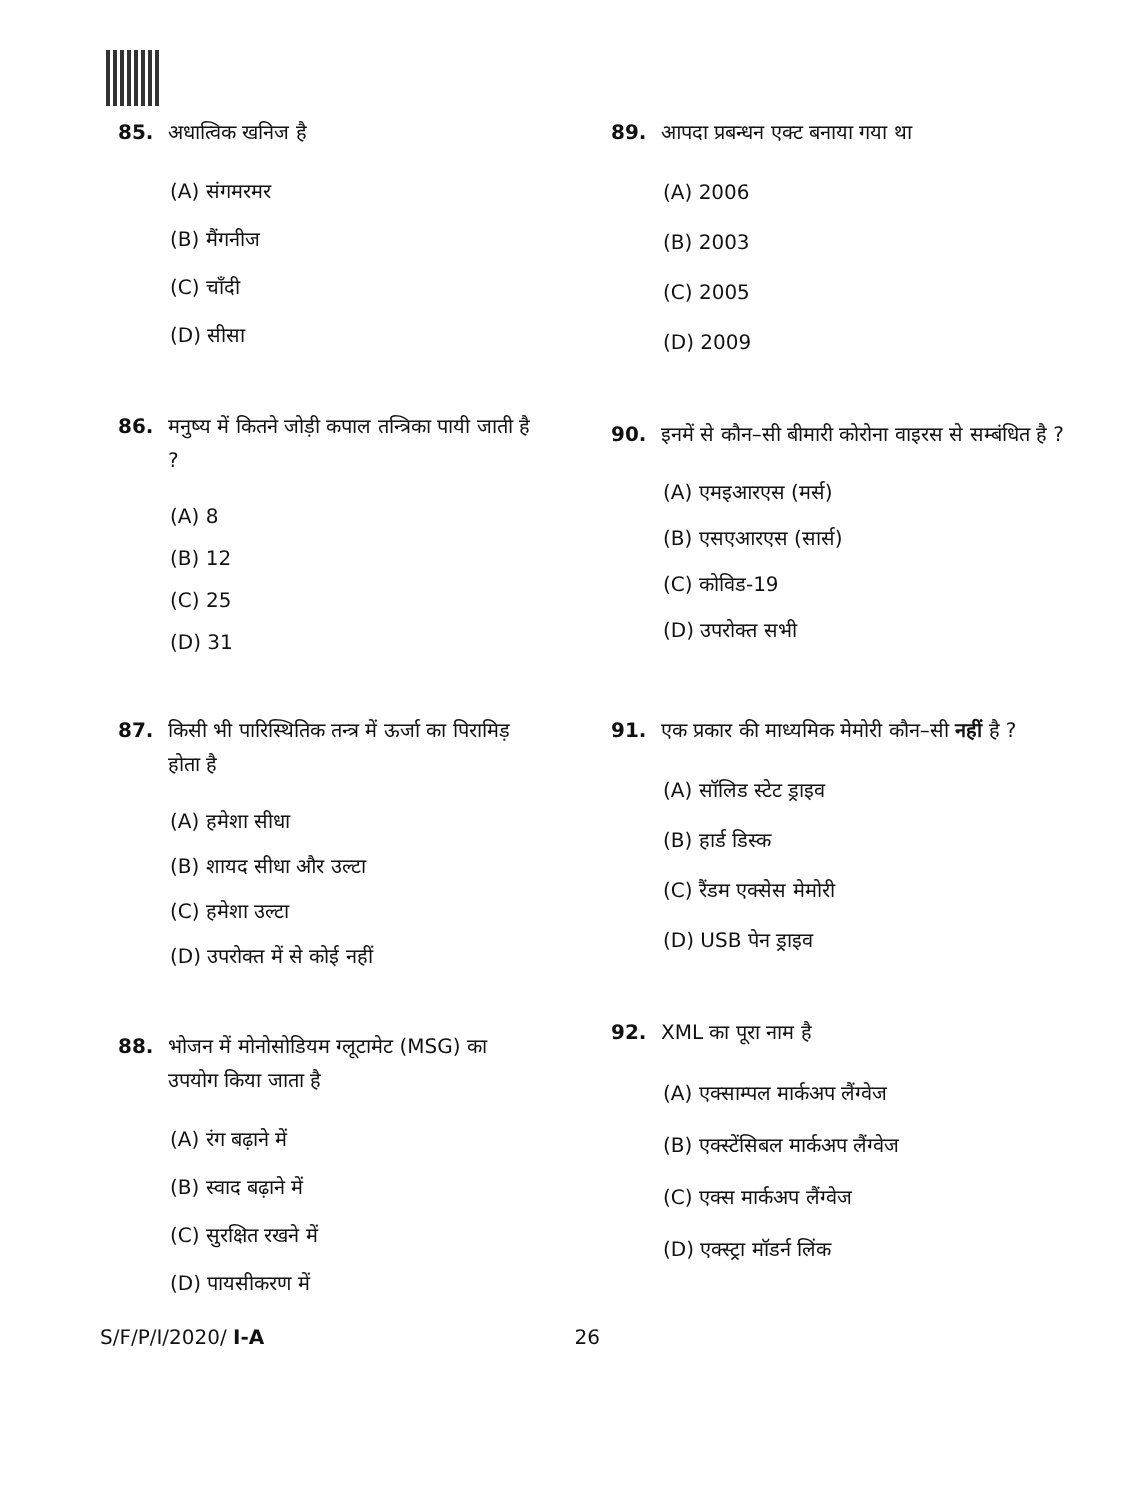85. अधात्विक खनिज है
(A) संगमरमर
(B) मैंगनीज
(C) चाँदी
(D) सीसा
86. मनुष्य में कितने जोड़ी कपाल तन्त्रिका पायी जाती है ?
(A) 8
(B) 12
(C) 25
(D) 31
87. किसी भी पारिस्थितिक तन्त्र में ऊर्जा का पिरामिड़ होता है
(A) हमेशा सीधा
(B) शायद सीधा और उल्टा
(C) हमेशा उल्टा
(D) उपरोक्त में से कोई नहीं
88. भोजन में मोनोसोडियम ग्लूटामेट (MSG) का उपयोग किया जाता है
(A) रंग बढ़ाने में
(B) स्वाद बढ़ाने में
(C) सुरक्षित रखने में
(D) पायसीकरण में
89. आपदा प्रबन्धन एक्ट बनाया गया था
(A) 2006
(B) 2003
(C) 2005
(D) 2009
90. इनमें से कौन–सी बीमारी कोरोना वाइरस से सम्बंधित है ?
(A) एमइआरएस (मर्स)
(B) एसएआरएस (सार्स)
(C) कोविड-19
(D) उपरोक्त सभी
91. एक प्रकार की माध्यमिक मेमोरी कौन–सी नहीं है ?
(A) सॉलिड स्टेट ड्राइव
(B) हार्ड डिस्क
(C) रैंडम एक्सेस मेमोरी
(D) USB पेन ड्राइव
92. XML का पूरा नाम है
(A) एक्साम्पल मार्कअप लैंग्वेज
(B) एक्स्टेंसिबल मार्कअप लैंग्वेज
(C) एक्स मार्कअप लैंग्वेज
(D) एक्स्ट्रा मॉडर्न लिंक
S/F/P/I/2020/ I-A 26